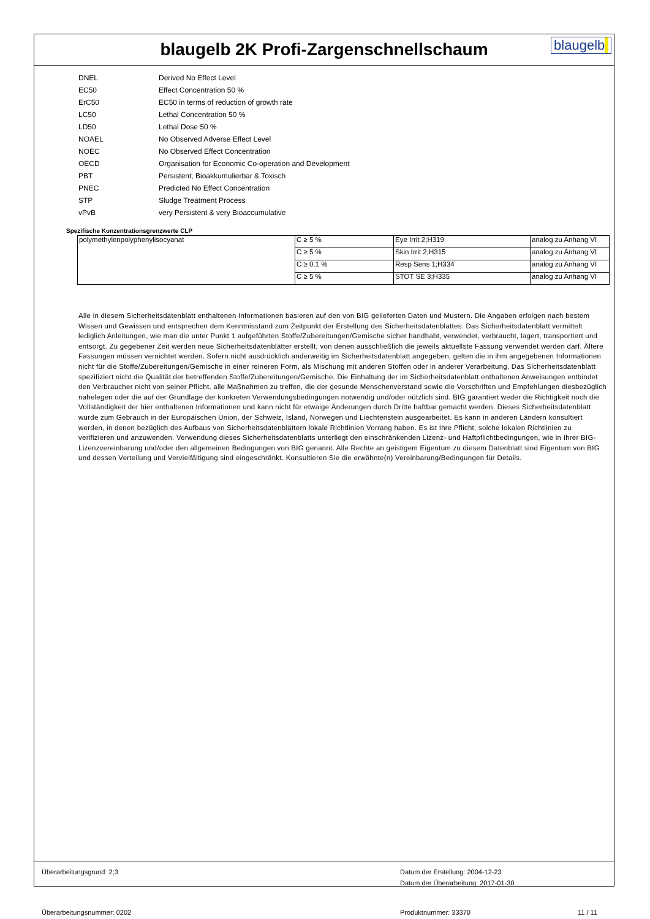blaugelb 2K Profi-Zargenschnellschaum
blaugelb|
DNEL Derived No Effect Level
EC50 Effect Concentration 50 %
ErC50 EC50 in terms of reduction of growth rate
LC50 Lethal Concentration 50 %
LD50 Lethal Dose 50 %
NOAEL No Observed Adverse Effect Level
NOEC No Observed Effect Concentration
OECD Organisation for Economic Co-operation and Development
PBT Persistent, Bioakkumulierbar & Toxisch
PNEC Predicted No Effect Concentration
STP Sludge Treatment Process
vPvB very Persistent & very Bioaccumulative
Spezifische Konzentrationsgrenzwerte CLP
| polymethylenpolyphenylisocyanat | C ≥ 5 % | Eye Irrit 2;H319 | analog zu Anhang VI |
| | C ≥ 5 % | Skin Irrit 2;H315 | analog zu Anhang VI |
| | C ≥ 0.1 % | Resp Sens 1;H334 | analog zu Anhang VI |
| | C ≥ 5 % | STOT SE 3;H335 | analog zu Anhang VI |
Alle in diesem Sicherheitsdatenblatt enthaltenen Informationen basieren auf den von BIG gelieferten Daten und Mustern. Die Angaben erfolgen nach bestem Wissen und Gewissen und entsprechen dem Kenntnisstand zum Zeitpunkt der Erstellung des Sicherheitsdatenblattes. Das Sicherheitsdatenblatt vermittelt lediglich Anleitungen, wie man die unter Punkt 1 aufgeführten Stoffe/Zubereitungen/Gemische sicher handhabt, verwendet, verbraucht, lagert, transportiert und entsorgt. Zu gegebener Zeit werden neue Sicherheitsdatenblätter erstellt, von denen ausschließlich die jeweils aktuellste Fassung verwendet werden darf. Ältere Fassungen müssen vernichtet werden. Sofern nicht ausdrücklich anderweitig im Sicherheitsdatenblatt angegeben, gelten die in ihm angegebenen Informationen nicht für die Stoffe/Zubereitungen/Gemische in einer reineren Form, als Mischung mit anderen Stoffen oder in anderer Verarbeitung. Das Sicherheitsdatenblatt spezifiziert nicht die Qualität der betreffenden Stoffe/Zubereitungen/Gemische. Die Einhaltung der im Sicherheitsdatenblatt enthaltenen Anweisungen entbindet den Verbraucher nicht von seiner Pflicht, alle Maßnahmen zu treffen, die der gesunde Menschenverstand sowie die Vorschriften und Empfehlungen diesbezüglich nahelegen oder die auf der Grundlage der konkreten Verwendungsbedingungen notwendig und/oder nützlich sind. BIG garantiert weder die Richtigkeit noch die Vollständigkeit der hier enthaltenen Informationen und kann nicht für etwaige Änderungen durch Dritte haftbar gemacht werden. Dieses Sicherheitsdatenblatt wurde zum Gebrauch in der Europäischen Union, der Schweiz, Island, Norwegen und Liechtenstein ausgearbeitet. Es kann in anderen Ländern konsultiert werden, in denen bezüglich des Aufbaus von Sicherheitsdatenblättern lokale Richtlinien Vorrang haben. Es ist Ihre Pflicht, solche lokalen Richtlinien zu verifizieren und anzuwenden. Verwendung dieses Sicherheitsdatenblatts unterliegt den einschränkenden Lizenz- und Haftpflichtbedingungen, wie in Ihrer BIG-Lizenzvereinbarung und/oder den allgemeinen Bedingungen von BIG genannt. Alle Rechte an geistigem Eigentum zu diesem Datenblatt sind Eigentum von BIG und dessen Verteilung und Vervielfältigung sind eingeschränkt. Konsultieren Sie die erwähnte(n) Vereinbarung/Bedingungen für Details.
Überarbeitungsgrund: 2;3 Datum der Erstellung: 2004-12-23
Datum der Überarbeitung: 2017-01-30
Überarbeitungsnummer: 0202 Produktnummer: 33370 11 / 11